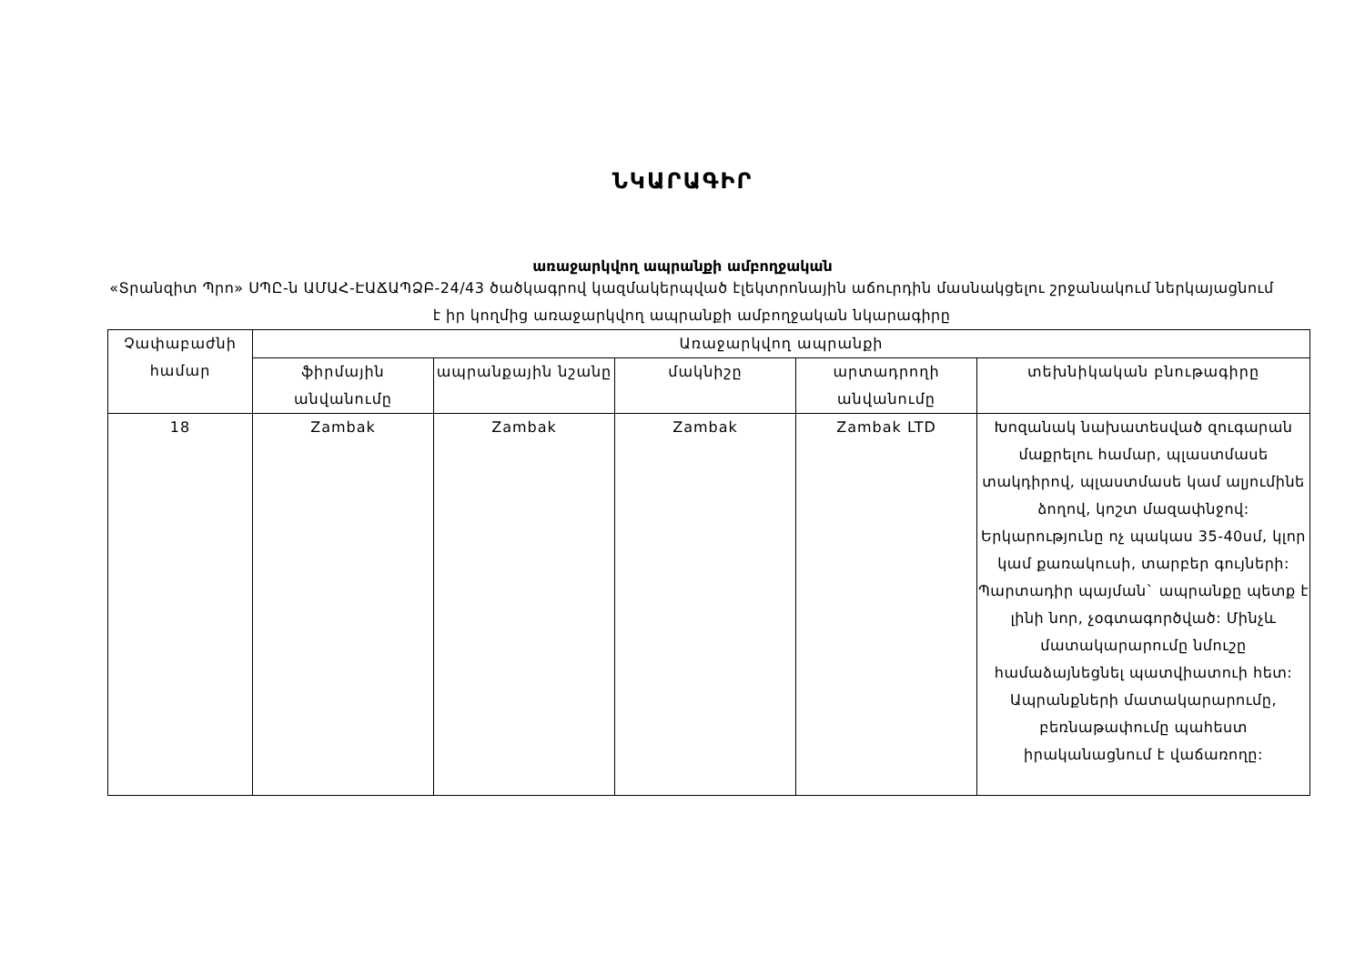ՆԿԱՐԱԳԻՐ
առաջարկվող ապրանքի ամբողջական
«Տրանզիտ Պրո» ՍՊԸ-ն ԱՄԱՀ-ԷԱՃԱՊՁԲ-24/43 ծածկագրով կազմակերպված էլեկտրոնային աճուրդին մասնակցելու շրջանակում ներկայացնում է իր կողմից առաջարկվող ապրանքի ամբողջական նկարագիրը
| Չափաբաժնի համար | Առաջարկվող ապրանքի | | | | |
| --- | --- | --- | --- | --- | --- |
| | ֆիրմային անվանումը | ապրանքային նշանը | մակնիշը | արտադրողի անվանումը | տեխնիկական բնութագիրը |
| 18 | Zambak | Zambak | Zambak | Zambak LTD | Խոզանակ նախատեսված զուգարան մաքրելու համար, պլաստմասե տակդիրով, պլաստմասե կամ ալյումինե ձողով, կոշտ մազափնջով: Երկարությունը ոչ պակաս 35-40սմ, կլոր կամ քառակուսի, տարբեր գույների: Պարտադիր պայման` ապրանքը պետք է լինի նոր, չօգտագործված: Մինչև մատակարարումը նմուշը համաձայնեցնել պատվիատուի հետ: Ապրանքների մատակարարումը, բեռնաթափումը պահեստ իրականացնում է վաճառողը: |